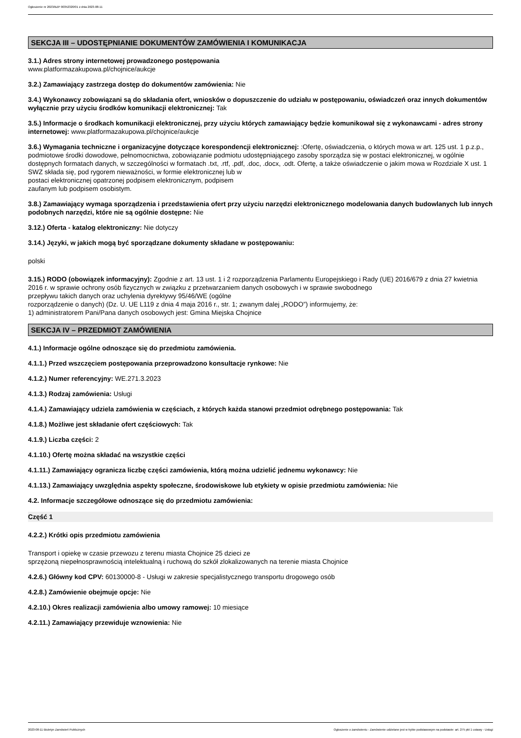Ogłoszenie nr 2023/BZP 00352320/01 z dnia 2023-08-11
SEKCJA III – UDOSTĘPNIANIE DOKUMENTÓW ZAMÓWIENIA I KOMUNIKACJA
3.1.) Adres strony internetowej prowadzonego postępowania
www.platformazakupowa.pl/chojnice/aukcje
3.2.) Zamawiający zastrzega dostęp do dokumentów zamówienia: Nie
3.4.) Wykonawcy zobowiązani są do składania ofert, wniosków o dopuszczenie do udziału w postępowaniu, oświadczeń oraz innych dokumentów wyłącznie przy użyciu środków komunikacji elektronicznej: Tak
3.5.) Informacje o środkach komunikacji elektronicznej, przy użyciu których zamawiający będzie komunikował się z wykonawcami - adres strony internetowej: www.platformazakupowa.pl/chojnice/aukcje
3.6.) Wymagania techniczne i organizacyjne dotyczące korespondencji elektronicznej: :Ofertę, oświadczenia, o których mowa w art. 125 ust. 1 p.z.p., podmiotowe środki dowodowe, pełnomocnictwa, zobowiązanie podmiotu udostępniającego zasoby sporządza się w postaci elektronicznej, w ogólnie dostępnych formatach danych, w szczególności w formatach .txt, .rtf, .pdf, .doc, .docx, .odt. Ofertę, a także oświadczenie o jakim mowa w Rozdziale X ust. 1 SWZ składa się, pod rygorem nieważności, w formie elektronicznej lub w
postaci elektronicznej opatrzonej podpisem elektronicznym, podpisem
zaufanym lub podpisem osobistym.
3.8.) Zamawiający wymaga sporządzenia i przedstawienia ofert przy użyciu narzędzi elektronicznego modelowania danych budowlanych lub innych podobnych narzędzi, które nie są ogólnie dostępne: Nie
3.12.) Oferta - katalog elektroniczny: Nie dotyczy
3.14.) Języki, w jakich mogą być sporządzane dokumenty składane w postępowaniu:
polski
3.15.) RODO (obowiązek informacyjny): Zgodnie z art. 13 ust. 1 i 2 rozporządzenia Parlamentu Europejskiego i Rady (UE) 2016/679 z dnia 27 kwietnia 2016 r. w sprawie ochrony osób fizycznych w związku z przetwarzaniem danych osobowych i w sprawie swobodnego
przepływu takich danych oraz uchylenia dyrektywy 95/46/WE (ogólne
rozporządzenie o danych) (Dz. U. UE L119 z dnia 4 maja 2016 r., str. 1; zwanym dalej „RODO”) informujemy, że:
1) administratorem Pani/Pana danych osobowych jest: Gmina Miejska Chojnice
SEKCJA IV – PRZEDMIOT ZAMÓWIENIA
4.1.) Informacje ogólne odnoszące się do przedmiotu zamówienia.
4.1.1.) Przed wszczęciem postępowania przeprowadzono konsultacje rynkowe: Nie
4.1.2.) Numer referencyjny: WE.271.3.2023
4.1.3.) Rodzaj zamówienia: Usługi
4.1.4.) Zamawiający udziela zamówienia w częściach, z których każda stanowi przedmiot odrębnego postępowania: Tak
4.1.8.) Możliwe jest składanie ofert częściowych: Tak
4.1.9.) Liczba części: 2
4.1.10.) Ofertę można składać na wszystkie części
4.1.11.) Zamawiający ogranicza liczbę części zamówienia, którą można udzielić jednemu wykonawcy: Nie
4.1.13.) Zamawiający uwzględnia aspekty społeczne, środowiskowe lub etykiety w opisie przedmiotu zamówienia: Nie
4.2. Informacje szczegółowe odnoszące się do przedmiotu zamówienia:
Część 1
4.2.2.) Krótki opis przedmiotu zamówienia
Transport i opiekę w czasie przewozu z terenu miasta Chojnice 25 dzieci ze
sprzężoną niepełnosprawnością intelektualną i ruchową do szkół zlokalizowanych na terenie miasta Chojnice
4.2.6.) Główny kod CPV: 60130000-8 - Usługi w zakresie specjalistycznego transportu drogowego osób
4.2.8.) Zamówienie obejmuje opcje: Nie
4.2.10.) Okres realizacji zamówienia albo umowy ramowej: 10 miesiące
4.2.11.) Zamawiający przewiduje wznowienia: Nie
2023-08-11 Biuletyn Zamówień Publicznych Ogłoszenie o zamówieniu - Zamówienie udzielane jest w trybie podstawowym na podstawie: art. 275 pkt 1 ustawy - Usługi